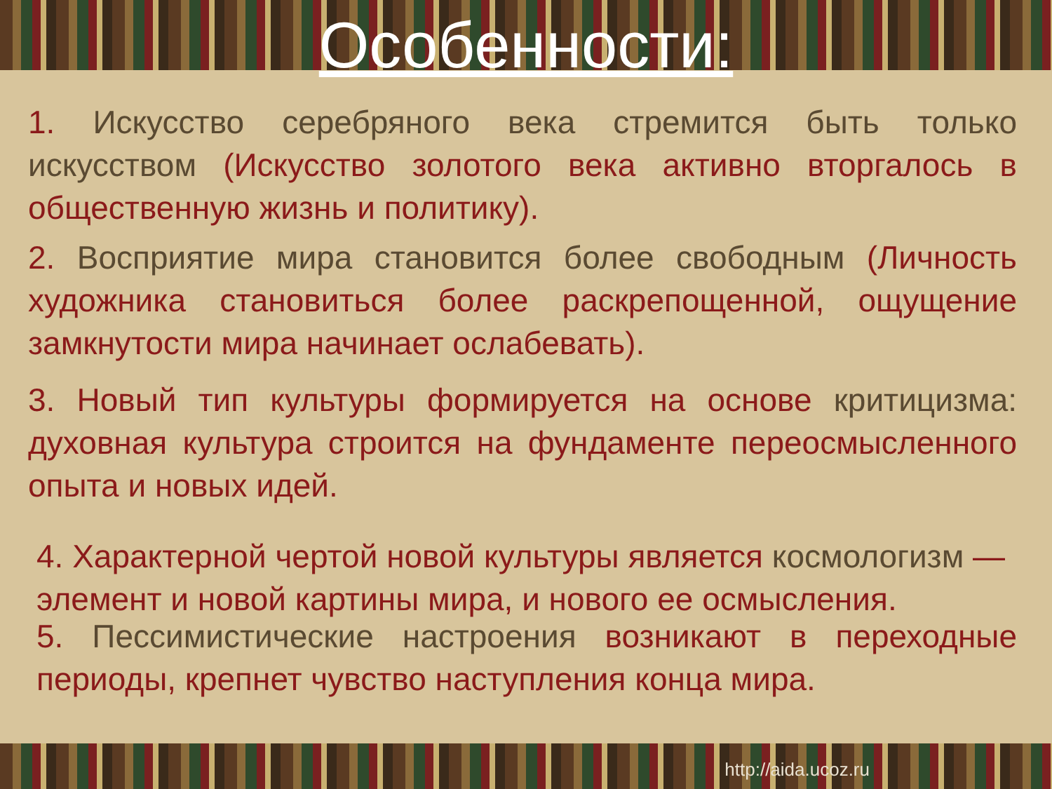Особенности:
1. Искусство серебряного века стремится быть только искусством (Искусство золотого века активно вторгалось в общественную жизнь и политику).
2. Восприятие мира становится более свободным (Личность художника становиться более раскрепощенной, ощущение замкнутости мира начинает ослабевать).
3. Новый тип культуры формируется на основе критицизма: духовная культура строится на фундаменте переосмысленного опыта и новых идей.
4. Характерной чертой новой культуры является космологизм — элемент и новой картины мира, и нового ее осмысления.
5. Пессимистические настроения возникают в переходные периоды, крепнет чувство наступления конца мира.
http://aida.ucoz.ru